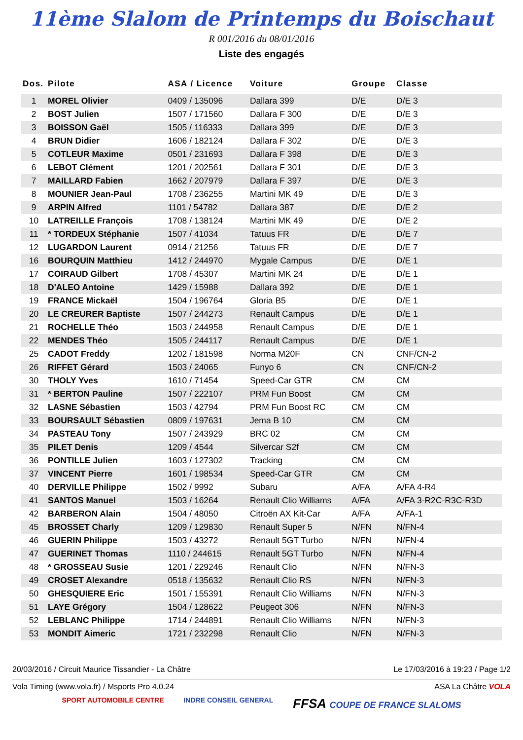11ème Slalom de Printemps du Boischaut
R 001/2016 du 08/01/2016
Liste des engagés
| Dos. | Pilote | ASA / Licence | Voiture | Groupe | Classe |
| --- | --- | --- | --- | --- | --- |
| 1 | MOREL Olivier | 0409 / 135096 | Dallara 399 | D/E | D/E 3 |
| 2 | BOST Julien | 1507 / 171560 | Dallara F 300 | D/E | D/E 3 |
| 3 | BOISSON Gaël | 1505 / 116333 | Dallara 399 | D/E | D/E 3 |
| 4 | BRUN Didier | 1606 / 182124 | Dallara F 302 | D/E | D/E 3 |
| 5 | COTLEUR Maxime | 0501 / 231693 | Dallara F 398 | D/E | D/E 3 |
| 6 | LEBOT Clément | 1201 / 202561 | Dallara F 301 | D/E | D/E 3 |
| 7 | MAILLARD Fabien | 1662 / 207979 | Dallara F 397 | D/E | D/E 3 |
| 8 | MOUNIER Jean-Paul | 1708 / 236255 | Martini MK 49 | D/E | D/E 3 |
| 9 | ARPIN Alfred | 1101 / 54782 | Dallara 387 | D/E | D/E 2 |
| 10 | LATREILLE François | 1708 / 138124 | Martini MK 49 | D/E | D/E 2 |
| 11 | * TORDEUX Stéphanie | 1507 / 41034 | Tatuus FR | D/E | D/E 7 |
| 12 | LUGARDON Laurent | 0914 / 21256 | Tatuus FR | D/E | D/E 7 |
| 16 | BOURQUIN Matthieu | 1412 / 244970 | Mygale Campus | D/E | D/E 1 |
| 17 | COIRAUD Gilbert | 1708 / 45307 | Martini MK 24 | D/E | D/E 1 |
| 18 | D'ALEO Antoine | 1429 / 15988 | Dallara 392 | D/E | D/E 1 |
| 19 | FRANCE Mickaël | 1504 / 196764 | Gloria B5 | D/E | D/E 1 |
| 20 | LE CREURER Baptiste | 1507 / 244273 | Renault Campus | D/E | D/E 1 |
| 21 | ROCHELLE Théo | 1503 / 244958 | Renault Campus | D/E | D/E 1 |
| 22 | MENDES Théo | 1505 / 244117 | Renault Campus | D/E | D/E 1 |
| 25 | CADOT Freddy | 1202 / 181598 | Norma M20F | CN | CNF/CN-2 |
| 26 | RIFFET Gérard | 1503 / 24065 | Funyo 6 | CN | CNF/CN-2 |
| 30 | THOLY Yves | 1610 / 71454 | Speed-Car GTR | CM | CM |
| 31 | * BERTON Pauline | 1507 / 222107 | PRM Fun Boost | CM | CM |
| 32 | LASNE Sébastien | 1503 / 42794 | PRM Fun Boost RC | CM | CM |
| 33 | BOURSAULT Sébastien | 0809 / 197631 | Jema B 10 | CM | CM |
| 34 | PASTEAU Tony | 1507 / 243929 | BRC 02 | CM | CM |
| 35 | PILET Denis | 1209 / 4544 | Silvercar S2f | CM | CM |
| 36 | PONTILLE Julien | 1603 / 127302 | Tracking | CM | CM |
| 37 | VINCENT Pierre | 1601 / 198534 | Speed-Car GTR | CM | CM |
| 40 | DERVILLE Philippe | 1502 / 9992 | Subaru | A/FA | A/FA 4-R4 |
| 41 | SANTOS Manuel | 1503 / 16264 | Renault Clio Williams | A/FA | A/FA 3-R2C-R3C-R3D |
| 42 | BARBERON Alain | 1504 / 48050 | Citroën AX Kit-Car | A/FA | A/FA-1 |
| 45 | BROSSET Charly | 1209 / 129830 | Renault Super 5 | N/FN | N/FN-4 |
| 46 | GUERIN Philippe | 1503 / 43272 | Renault 5GT Turbo | N/FN | N/FN-4 |
| 47 | GUERINET Thomas | 1110 / 244615 | Renault 5GT Turbo | N/FN | N/FN-4 |
| 48 | * GROSSEAU Susie | 1201 / 229246 | Renault Clio | N/FN | N/FN-3 |
| 49 | CROSET Alexandre | 0518 / 135632 | Renault Clio RS | N/FN | N/FN-3 |
| 50 | GHESQUIERE Eric | 1501 / 155391 | Renault Clio Williams | N/FN | N/FN-3 |
| 51 | LAYE Grégory | 1504 / 128622 | Peugeot 306 | N/FN | N/FN-3 |
| 52 | LEBLANC Philippe | 1714 / 244891 | Renault Clio Williams | N/FN | N/FN-3 |
| 53 | MONDIT Aimeric | 1721 / 232298 | Renault Clio | N/FN | N/FN-3 |
20/03/2016 / Circuit Maurice Tissandier - La Châtre Le 17/03/2016 à 19:23 / Page 1/2
Vola Timing (www.vola.fr) / Msports Pro 4.0.24 ASA La Châtre VOLA
SPORT AUTOMOBILE CENTRE INDRE CONSEIL GENERAL FFSA COUPE DE FRANCE SLALOMS